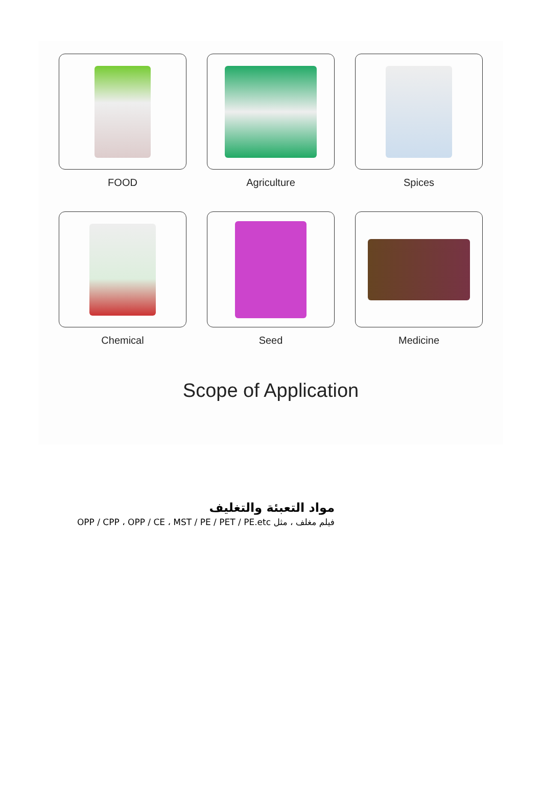FOOD Agriculture Spices
Chemical Seed Medicine
Scope of Application
مواد التعبئة والتغليف
فيلم مغلف ، مثل OPP / CPP ، OPP / CE ، MST / PE / PET / PE.etc